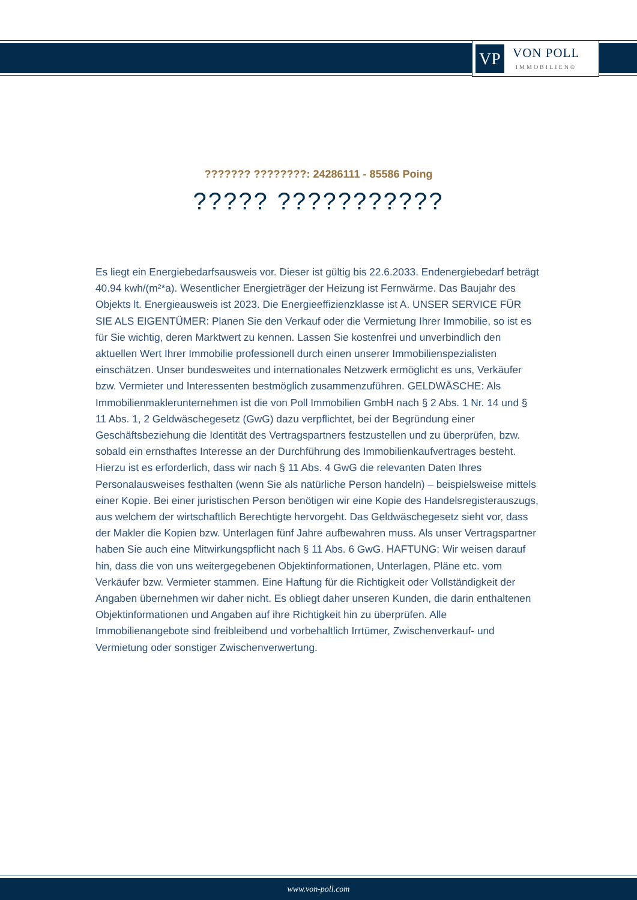VP
VON POLL
IMMOBILIEN®
??????? ????????: 24286111 - 85586 Poing
????? ???????????
Es liegt ein Energiebedarfsausweis vor. Dieser ist gültig bis 22.6.2033. Endenergiebedarf beträgt 40.94 kwh/(m²*a). Wesentlicher Energieträger der Heizung ist Fernwärme. Das Baujahr des Objekts lt. Energieausweis ist 2023. Die Energieeffizienzklasse ist A. UNSER SERVICE FÜR SIE ALS EIGENTÜMER: Planen Sie den Verkauf oder die Vermietung Ihrer Immobilie, so ist es für Sie wichtig, deren Marktwert zu kennen. Lassen Sie kostenfrei und unverbindlich den aktuellen Wert Ihrer Immobilie professionell durch einen unserer Immobilienspezialisten einschätzen. Unser bundesweites und internationales Netzwerk ermöglicht es uns, Verkäufer bzw. Vermieter und Interessenten bestmöglich zusammenzuführen. GELDWÄSCHE: Als Immobilienmaklerunternehmen ist die von Poll Immobilien GmbH nach § 2 Abs. 1 Nr. 14 und § 11 Abs. 1, 2 Geldwäschegesetz (GwG) dazu verpflichtet, bei der Begründung einer Geschäftsbeziehung die Identität des Vertragspartners festzustellen und zu überprüfen, bzw. sobald ein ernsthaftes Interesse an der Durchführung des Immobilienkaufvertrages besteht. Hierzu ist es erforderlich, dass wir nach § 11 Abs. 4 GwG die relevanten Daten Ihres Personalausweises festhalten (wenn Sie als natürliche Person handeln) – beispielsweise mittels einer Kopie. Bei einer juristischen Person benötigen wir eine Kopie des Handelsregisterauszugs, aus welchem der wirtschaftlich Berechtigte hervorgeht. Das Geldwäschegesetz sieht vor, dass der Makler die Kopien bzw. Unterlagen fünf Jahre aufbewahren muss. Als unser Vertragspartner haben Sie auch eine Mitwirkungspflicht nach § 11 Abs. 6 GwG. HAFTUNG: Wir weisen darauf hin, dass die von uns weitergegebenen Objektinformationen, Unterlagen, Pläne etc. vom Verkäufer bzw. Vermieter stammen. Eine Haftung für die Richtigkeit oder Vollständigkeit der Angaben übernehmen wir daher nicht. Es obliegt daher unseren Kunden, die darin enthaltenen Objektinformationen und Angaben auf ihre Richtigkeit hin zu überprüfen. Alle Immobilienangebote sind freibleibend und vorbehaltlich Irrtümer, Zwischenverkauf- und Vermietung oder sonstiger Zwischenverwertung.
www.von-poll.com